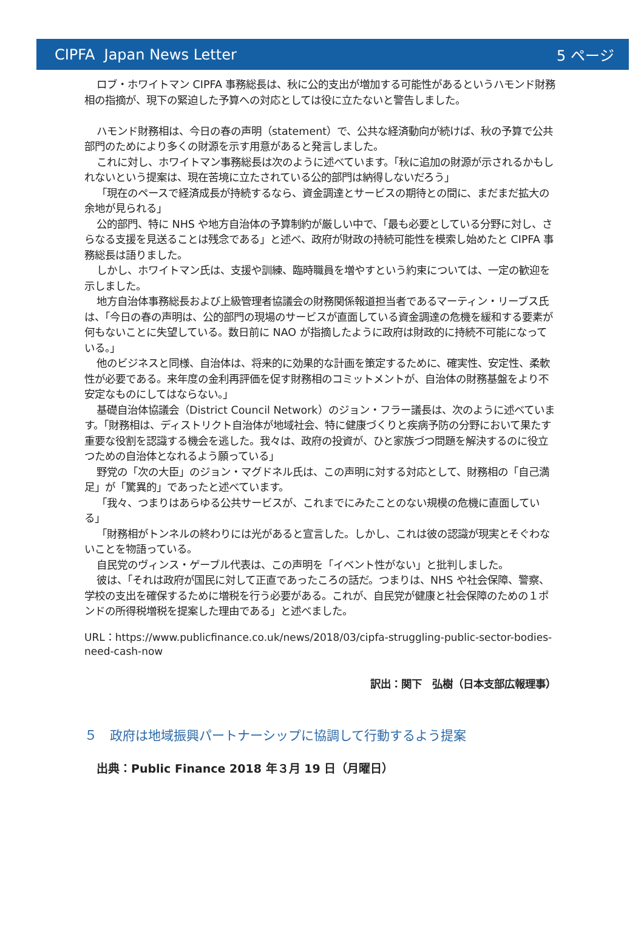CIPFA Japan News Letter 5 ページ
ロブ・ホワイトマン CIPFA 事務総長は、秋に公的支出が増加する可能性があるというハモンド財務相の指摘が、現下の緊迫した予算への対応としては役に立たないと警告しました。
ハモンド財務相は、今日の春の声明（statement）で、公共な経済動向が続けば、秋の予算で公共部門のためにより多くの財源を示す用意があると発言しました。
これに対し、ホワイトマン事務総長は次のように述べています。「秋に追加の財源が示されるかもしれないという提案は、現在苦境に立たされている公的部門は納得しないだろう」
「現在のペースで経済成長が持続するなら、資金調達とサービスの期待との間に、まだまだ拡大の余地が見られる」
公的部門、特に NHS や地方自治体の予算制約が厳しい中で、「最も必要としている分野に対し、さらなる支援を見送ることは残念である」と述べ、政府が財政の持続可能性を模索し始めたと CIPFA 事務総長は語りました。
しかし、ホワイトマン氏は、支援や訓練、臨時職員を増やすという約束については、一定の歓迎を示しました。
地方自治体事務総長および上級管理者協議会の財務関係報道担当者であるマーティン・リーブス氏は、「今日の春の声明は、公的部門の現場のサービスが直面している資金調達の危機を緩和する要素が何もないことに失望している。数日前に NAO が指摘したように政府は財政的に持続不可能になっている。」
他のビジネスと同様、自治体は、将来的に効果的な計画を策定するために、確実性、安定性、柔軟性が必要である。来年度の金利再評価を促す財務相のコミットメントが、自治体の財務基盤をより不安定なものにしてはならない。」
基礎自治体協議会（District Council Network）のジョン・フラー議長は、次のように述べています。「財務相は、ディストリクト自治体が地域社会、特に健康づくりと疾病予防の分野において果たす重要な役割を認識する機会を逃した。我々は、政府の投資が、ひと家族づつ問題を解決するのに役立つための自治体となれるよう願っている」
野党の「次の大臣」のジョン・マグドネル氏は、この声明に対する対応として、財務相の「自己満足」が「驚異的」であったと述べています。
「我々、つまりはあらゆる公共サービスが、これまでにみたことのない規模の危機に直面している」
「財務相がトンネルの終わりには光があると宣言した。しかし、これは彼の認識が現実とそぐわないことを物語っている。
自民党のヴィンス・ゲーブル代表は、この声明を「イベント性がない」と批判しました。
彼は、「それは政府が国民に対して正直であったころの話だ。つまりは、NHS や社会保障、警察、学校の支出を確保するために増税を行う必要がある。これが、自民党が健康と社会保障のための１ポンドの所得税増税を提案した理由である」と述べました。
URL：https://www.publicfinance.co.uk/news/2018/03/cipfa-struggling-public-sector-bodies-need-cash-now
訳出：関下　弘樹（日本支部広報理事）
５　政府は地域振興パートナーシップに協調して行動するよう提案
出典：Public Finance 2018 年３月 19 日（月曜日）